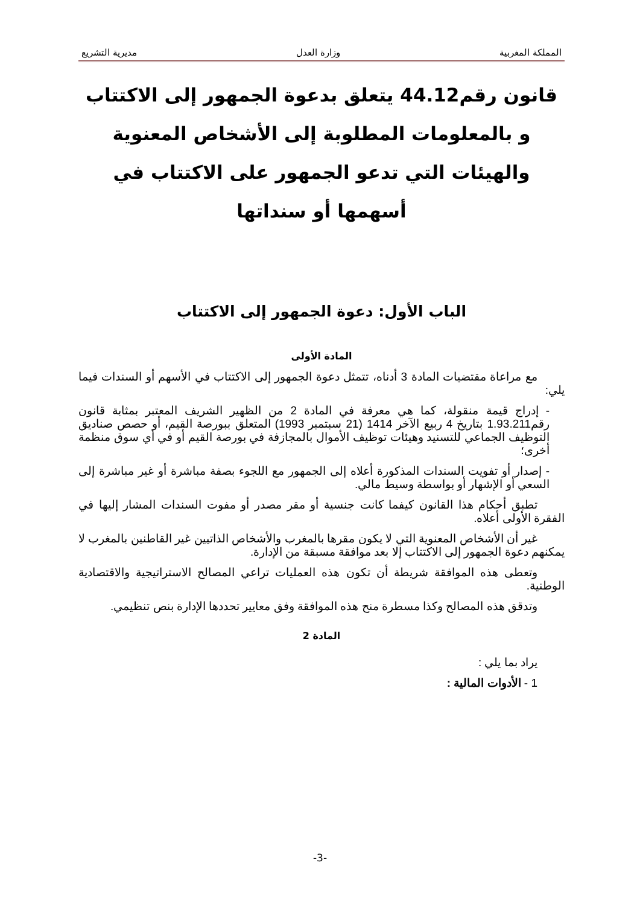المملكة المغربية وزارة العدل مديرية التشريع
قانون رقم44.12 يتعلق بدعوة الجمهور إلى الاكتتاب و بالمعلومات المطلوبة إلى الأشخاص المعنوية والهيئات التي تدعو الجمهور على الاكتتاب في أسهمها أو سنداتها
الباب الأول: دعوة الجمهور إلى الاكتتاب
المادة الأولى
مع مراعاة مقتضيات المادة 3 أدناه، تتمثل دعوة الجمهور إلى الاكتتاب في الأسهم أو السندات فيما يلي:
- إدراج قيمة منقولة، كما هي معرفة في المادة 2 من الظهير الشريف المعتبر بمثابة قانون رقم1.93.211 بتاريخ 4 ربيع الآخر 1414 (21 سبتمبر 1993) المتعلق ببورصة القيم، أو حصص صناديق التوظيف الجماعي للتسنيد وهيئات توظيف الأموال بالمجازفة في بورصة القيم أو في أي سوق منظمة أخرى؛
- إصدار أو تفويت السندات المذكورة أعلاه إلى الجمهور مع اللجوء بصفة مباشرة أو غير مباشرة إلى السعي أو الإشهار أو بواسطة وسيط مالي.
تطبق أحكام هذا القانون كيفما كانت جنسية أو مقر مصدر أو مفوت السندات المشار إليها في الفقرة الأولى أعلاه.
غير أن الأشخاص المعنوية التي لا يكون مقرها بالمغرب والأشخاص الذاتيين غير القاطنين بالمغرب لا يمكنهم دعوة الجمهور إلى الاكتتاب إلا بعد موافقة مسبقة من الإدارة.
وتعطى هذه الموافقة شريطة أن تكون هذه العمليات تراعي المصالح الاستراتيجية والاقتصادية الوطنية.
وتدقق هذه المصالح وكذا مسطرة منح هذه الموافقة وفق معايير تحددها الإدارة بنص تنظيمي.
المادة 2
يراد بما يلي :
1 - الأدوات المالية :
-3-